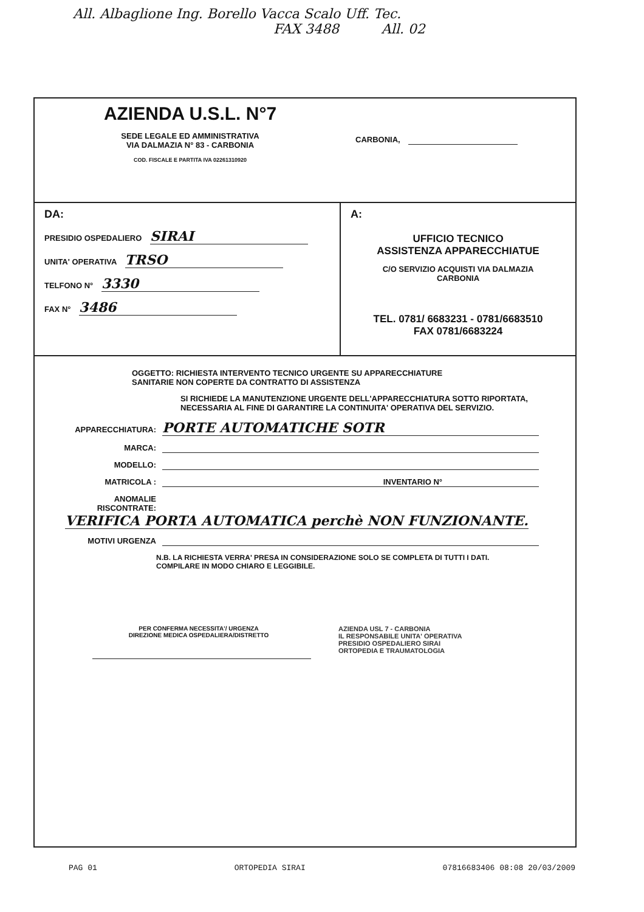All. Albaglione Ing. Borello Vacca Scalo Uff. Tec.
FAX 3488 All. 02
AZIENDA U.S.L. N°7
SEDE LEGALE ED AMMINISTRATIVA
VIA DALMAZIA N° 83 - CARBONIA
COD. FISCALE E PARTITA IVA 02261310920
CARBONIA,
DA:
PRESIDIO OSPEDALIERO SIRAI
UNITA' OPERATIVA TRSO
TELFONO N° 3330
FAX N° 3486
A:
UFFICIO TECNICO
ASSISTENZA APPARECCHIATUE
C/O SERVIZIO ACQUISTI VIA DALMAZIA
CARBONIA
TEL. 0781/ 6683231 - 0781/6683510
FAX 0781/6683224
OGGETTO: RICHIESTA INTERVENTO TECNICO URGENTE SU APPARECCHIATURE
SANITARIE NON COPERTE DA CONTRATTO DI ASSISTENZA
SI RICHIEDE LA MANUTENZIONE URGENTE DELL'APPARECCHIATURA SOTTO RIPORTATA, NECESSARIA AL FINE DI GARANTIRE LA CONTINUITA' OPERATIVA DEL SERVIZIO.
APPARECCHIATURA: PORTE AUTOMATICHE SOTR
MARCA:
MODELLO:
MATRICOLA : INVENTARIO N°
ANOMALIE RISCONTRATE: VERIFICA PORTA AUTOMATICA perchè NON FUNZIONANTE.
MOTIVI URGENZA
N.B. LA RICHIESTA VERRA' PRESA IN CONSIDERAZIONE SOLO SE COMPLETA DI TUTTI I DATI.
COMPILARE IN MODO CHIARO E LEGGIBILE.
PER CONFERMA NECESSITA'/ URGENZA
DIREZIONE MEDICA OSPEDALIERA/DISTRETTO
AZIENDA USL 7 - CARBONIA
IL RESPONSABILE UNITA' OPERATIVA
PRESIDIO OSPEDALIERO SIRAI
ORTOPEDIA E TRAUMATOLOGIA
PAG 01 ORTOPEDIA SIRAI 07816683406 08:08 20/03/2009